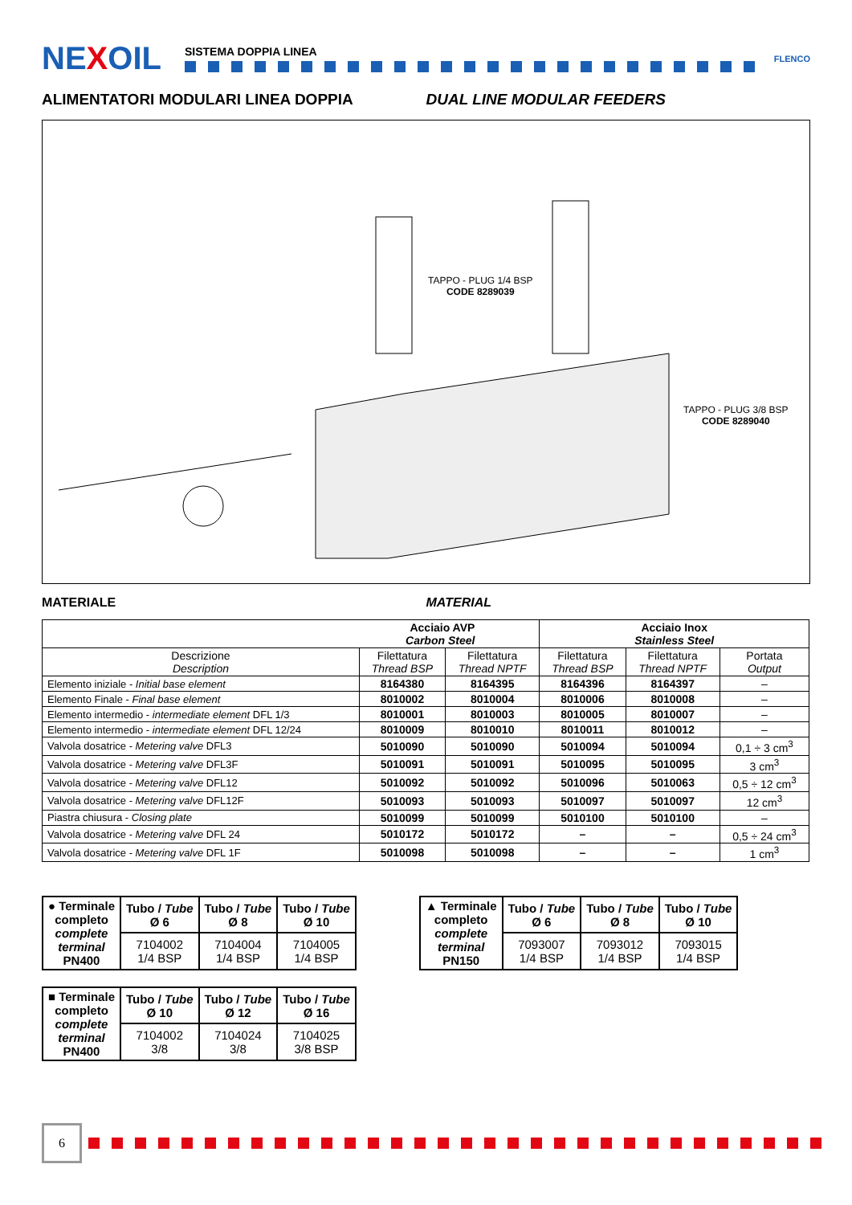NEXOIL
SISTEMA DOPPIA LINEA
FLENCO
ALIMENTATORI MODULARI LINEA DOPPIA DUAL LINE MODULAR FEEDERS
TAPPO - PLUG 1/4 BSP
CODE 8289039
TAPPO - PLUG 3/8 BSP
CODE 8289040
MATERIALE MATERIAL
| Acciaio AVP Carbon Steel | | | Acciaio Inox Stainless Steel | | |
| --- | --- | --- | --- | --- | --- |
| Descrizione Description | Filettatura Thread BSP | Filettatura Thread NPTF | Filettatura Thread BSP | Filettatura Thread NPTF | Portata Output |
| Elemento iniziale - Initial base element | 8164380 | 8164395 | 8164396 | 8164397 | – |
| Elemento Finale - Final base element | 8010002 | 8010004 | 8010006 | 8010008 | – |
| Elemento intermedio - intermediate element DFL 1/3 | 8010001 | 8010003 | 8010005 | 8010007 | – |
| Elemento intermedio - intermediate element DFL 12/24 | 8010009 | 8010010 | 8010011 | 8010012 | – |
| Valvola dosatrice - Metering valve DFL3 | 5010090 | 5010090 | 5010094 | 5010094 | 0,1 ÷ 3 cm<sup>3</sup> |
| Valvola dosatrice - Metering valve DFL3F | 5010091 | 5010091 | 5010095 | 5010095 | 3 cm<sup>3</sup> |
| Valvola dosatrice - Metering valve DFL12 | 5010092 | 5010092 | 5010096 | 5010063 | 0,5 ÷ 12 cm<sup>3</sup> |
| Valvola dosatrice - Metering valve DFL12F | 5010093 | 5010093 | 5010097 | 5010097 | 12 cm<sup>3</sup> |
| Piastra chiusura - Closing plate | 5010099 | 5010099 | 5010100 | 5010100 | – |
| Valvola dosatrice - Metering valve DFL 24 | 5010172 | 5010172 | – | – | 0,5 ÷ 24 cm<sup>3</sup> |
| Valvola dosatrice - Metering valve DFL 1F | 5010098 | 5010098 | – | – | 1 cm<sup>3</sup> |
| ● Terminale completo complete terminal PN400 | Tubo / Tube Ø 6 | Tubo / Tube Ø 8 | Tubo / Tube Ø 10 |
| | 7104002 1/4 BSP | 7104004 1/4 BSP | 7104005 1/4 BSP |
| ■ Terminale completo complete terminal PN400 | Tubo / Tube Ø 10 | Tubo / Tube Ø 12 | Tubo / Tube Ø 16 |
| | 7104002 3/8 | 7104024 3/8 | 7104025 3/8 BSP |
| ▲ Terminale completo complete terminal PN150 | Tubo / Tube Ø 6 | Tubo / Tube Ø 8 | Tubo / Tube Ø 10 |
| | 7093007 1/4 BSP | 7093012 1/4 BSP | 7093015 1/4 BSP |
6